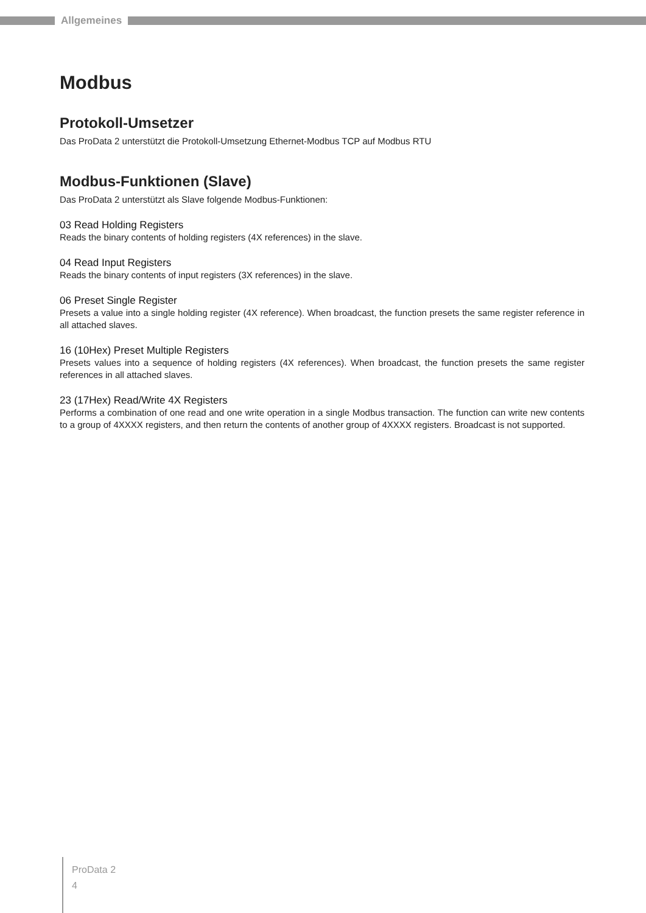Allgemeines
Modbus
Protokoll-Umsetzer
Das ProData 2 unterstützt die Protokoll-Umsetzung Ethernet-Modbus TCP auf Modbus RTU
Modbus-Funktionen (Slave)
Das ProData 2 unterstützt als Slave folgende Modbus-Funktionen:
03 Read Holding Registers
Reads the binary contents of holding registers (4X references) in the slave.
04 Read Input Registers
Reads the binary contents of input registers (3X references) in the slave.
06 Preset Single Register
Presets a value into a single holding register (4X reference). When broadcast, the function presets the same register reference in all attached slaves.
16 (10Hex) Preset Multiple Registers
Presets values into a sequence of holding registers (4X references). When broadcast, the function presets the same register references in all attached slaves.
23 (17Hex) Read/Write 4X Registers
Performs a combination of one read and one write operation in a single Modbus transaction. The function can write new contents to a group of 4XXXX registers, and then return the contents of another group of 4XXXX registers. Broadcast is not supported.
ProData 2
4